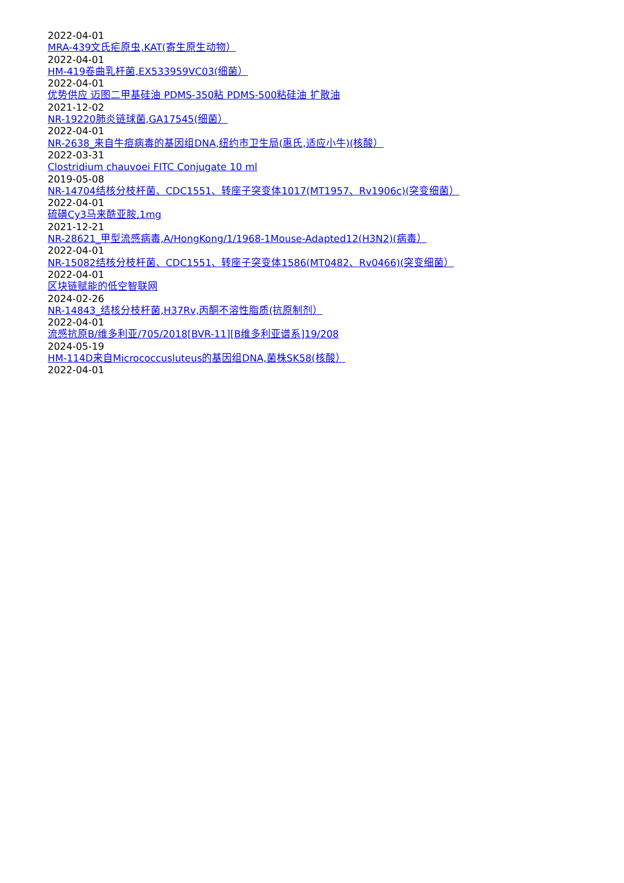2022-04-01
MRA-439文氏疟原虫,KAT(寄生原生动物）
2022-04-01
HM-419卷曲乳杆菌,EX533959VC03(细菌）
2022-04-01
优势供应 迈图二甲基硅油 PDMS-350粘 PDMS-500粘硅油 扩散油
2021-12-02
NR-19220肺炎链球菌,GA17545(细菌）
2022-04-01
NR-2638_来自牛痘病毒的基因组DNA,纽约市卫生局(惠氏,适应小牛)(核酸）
2022-03-31
Clostridium chauvoei FITC Conjugate 10 ml
2019-05-08
NR-14704结核分枝杆菌、CDC1551、转座子突变体1017(MT1957、Rv1906c)(突变细菌）
2022-04-01
硫磺Cy3马来酰亚胺,1mg
2021-12-21
NR-28621_甲型流感病毒,A/HongKong/1/1968-1Mouse-Adapted12(H3N2)(病毒）
2022-04-01
NR-15082结核分枝杆菌、CDC1551、转座子突变体1586(MT0482、Rv0466)(突变细菌）
2022-04-01
区块链赋能的低空智联网
2024-02-26
NR-14843_结核分枝杆菌,H37Rv,丙酮不溶性脂质(抗原制剂）
2022-04-01
流感抗原B/维多利亚/705/2018[BVR-11][B维多利亚谱系]19/208
2024-05-19
HM-114D来自Micrococcusluteus的基因组DNA,菌株SK58(核酸）
2022-04-01